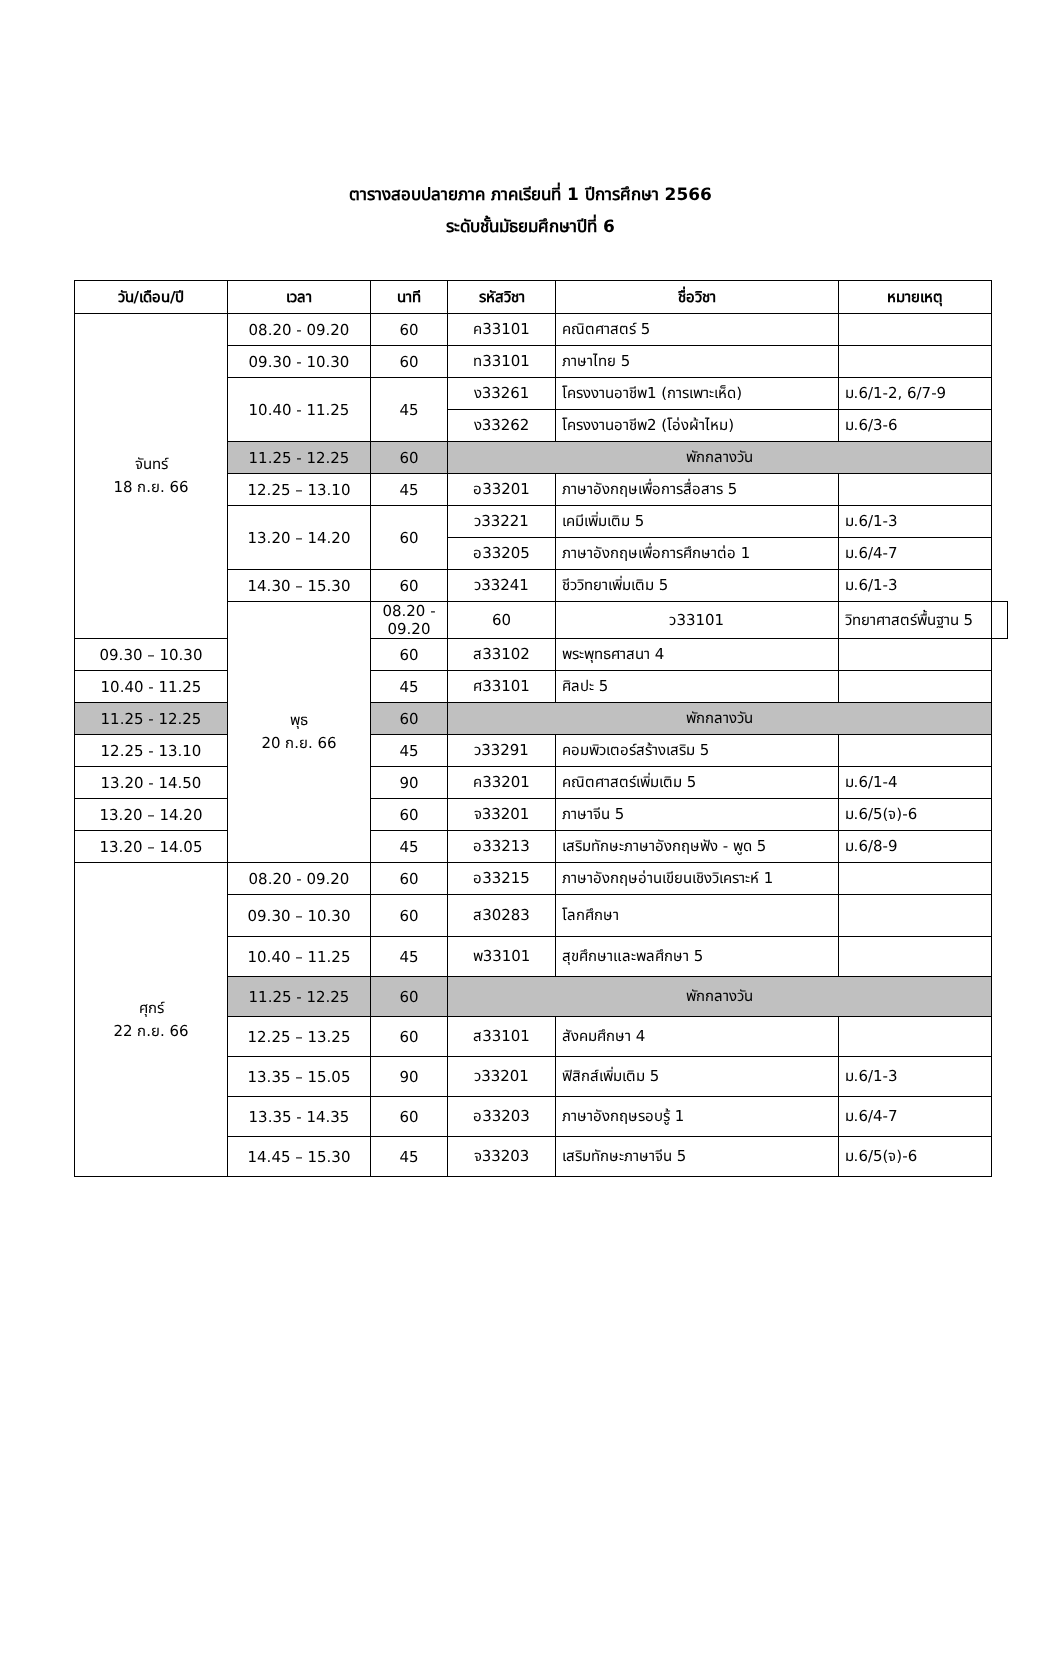ตารางสอบปลายภาค ภาคเรียนที่ 1 ปีการศึกษา 2566
ระดับชั้นมัธยมศึกษาปีที่ 6
| วัน/เดือน/ปี | เวลา | นาที | รหัสวิชา | ชื่อวิชา | หมายเหตุ | |
| --- | --- | --- | --- | --- | --- | --- |
| จันทร์ 18 ก.ย. 66 | 08.20 - 09.20 | 60 | ค33101 | คณิตศาสตร์ 5 | | |
| | 09.30 - 10.30 | 60 | ท33101 | ภาษาไทย 5 | | |
| | 10.40 - 11.25 | 45 | ง33261 | โครงงานอาชีพ1 (การเพาะเห็ด) | ม.6/1-2, 6/7-9 | |
| | | | ง33262 | โครงงานอาชีพ2 (โอ่งผ้าไหม) | ม.6/3-6 | |
| | 11.25 - 12.25 | 60 | พักกลางวัน | | | |
| | 12.25 – 13.10 | 45 | อ33201 | ภาษาอังกฤษเพื่อการสื่อสาร 5 | | |
| | 13.20 – 14.20 | 60 | ว33221 | เคมีเพิ่มเติม 5 | ม.6/1-3 | |
| | | | อ33205 | ภาษาอังกฤษเพื่อการศึกษาต่อ 1 | ม.6/4-7 | |
| | 14.30 – 15.30 | 60 | ว33241 | ชีววิทยาเพิ่มเติม 5 | ม.6/1-3 | |
| | พุธ 20 ก.ย. 66 | 08.20 - 09.20 | 60 | ว33101 | วิทยาศาสตร์พื้นฐาน 5 | |
| 09.30 – 10.30 | | 60 | ส33102 | พระพุทธศาสนา 4 | | |
| 10.40 - 11.25 | | 45 | ศ33101 | ศิลปะ 5 | | |
| 11.25 - 12.25 | | 60 | พักกลางวัน | | | |
| 12.25 - 13.10 | | 45 | ว33291 | คอมพิวเตอร์สร้างเสริม 5 | | |
| 13.20 - 14.50 | | 90 | ค33201 | คณิตศาสตร์เพิ่มเติม 5 | ม.6/1-4 | |
| 13.20 – 14.20 | | 60 | จ33201 | ภาษาจีน 5 | ม.6/5(จ)-6 | |
| 13.20 – 14.05 | | 45 | อ33213 | เสริมทักษะภาษาอังกฤษฟัง - พูด 5 | ม.6/8-9 | |
| ศุกร์ 22 ก.ย. 66 | 08.20 - 09.20 | 60 | อ33215 | ภาษาอังกฤษอ่านเขียนเชิงวิเคราะห์ 1 | | |
| | 09.30 – 10.30 | 60 | ส30283 | โลกศึกษา | | |
| | 10.40 – 11.25 | 45 | พ33101 | สุขศึกษาและพลศึกษา 5 | | |
| | 11.25 - 12.25 | 60 | พักกลางวัน | | | |
| | 12.25 – 13.25 | 60 | ส33101 | สังคมศึกษา 4 | | |
| | 13.35 – 15.05 | 90 | ว33201 | ฟิสิกส์เพิ่มเติม 5 | ม.6/1-3 | |
| | 13.35 - 14.35 | 60 | อ33203 | ภาษาอังกฤษรอบรู้ 1 | ม.6/4-7 | |
| | 14.45 – 15.30 | 45 | จ33203 | เสริมทักษะภาษาจีน 5 | ม.6/5(จ)-6 | |